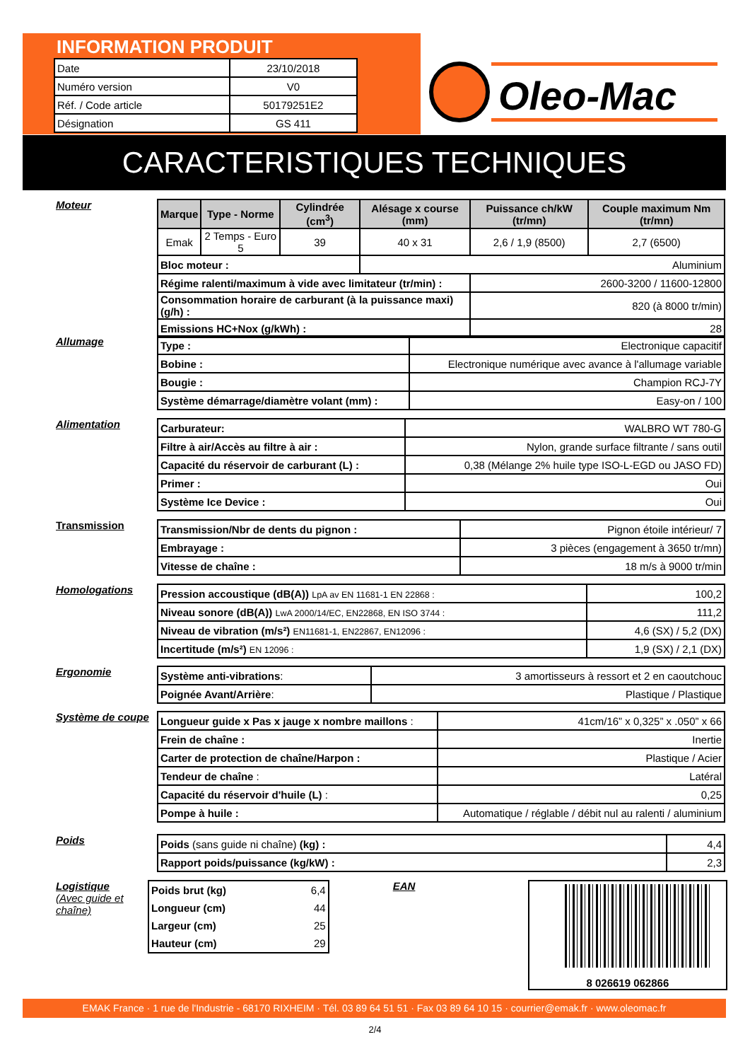INFORMATION PRODUIT
| Date | 23/10/2018 |
| Numéro version | V0 |
| Réf. / Code article | 50179251E2 |
| Désignation | GS 411 |
Oleo-Mac
CARACTERISTIQUES TECHNIQUES
Moteur
| Marque | Type - Norme | Cylindrée (cm<sup>3</sup>) | Alésage x course (mm) | Puissance ch/kW (tr/mn) | Couple maximum Nm (tr/mn) |
| --- | --- | --- | --- | --- | --- |
| Emak | 2 Temps - Euro 5 | 39 | 40 x 31 | 2,6 / 1,9 (8500) | 2,7 (6500) |
| Bloc moteur : | | | Aluminium | | |
| Régime ralenti/maximum à vide avec limitateur (tr/min) : | | | | 2600-3200 / 11600-12800 | |
| Consommation horaire de carburant (à la puissance maxi) (g/h) : | | | | 820 (à 8000 tr/min) | |
| Emissions HC+Nox (g/kWh) : | | | | 28 | |
Allumage
| Type : | Electronique capacitif |
| Bobine : | Electronique numérique avec avance à l'allumage variable |
| Bougie : | Champion RCJ-7Y |
| Système démarrage/diamètre volant (mm) : | Easy-on / 100 |
Alimentation
| Carburateur: | WALBRO WT 780-G |
| Filtre à air/Accès au filtre à air : | Nylon, grande surface filtrante / sans outil |
| Capacité du réservoir de carburant (L) : | 0,38 (Mélange 2% huile type ISO-L-EGD ou JASO FD) |
| Primer : | Oui |
| Système Ice Device : | Oui |
Transmission
| Transmission/Nbr de dents du pignon : | Pignon étoile intérieur/ 7 |
| Embrayage : | 3 pièces (engagement à 3650 tr/mn) |
| Vitesse de chaîne : | 18 m/s à 9000 tr/min |
Homologations
| Pression accoustique (dB(A)) LpA av EN 11681-1 EN 22868 : | 100,2 |
| Niveau sonore (dB(A)) LwA 2000/14/EC, EN22868, EN ISO 3744 : | 111,2 |
| Niveau de vibration (m/s²) EN11681-1, EN22867, EN12096 : | 4,6 (SX) / 5,2 (DX) |
| Incertitude (m/s²) EN 12096 : | 1,9 (SX) / 2,1 (DX) |
Ergonomie
| Système anti-vibrations : | 3 amortisseurs à ressort et 2 en caoutchouc |
| Poignée Avant/Arrière : | Plastique / Plastique |
Système de coupe
| Longueur guide x Pas x jauge x nombre maillons : | 41cm/16” x 0,325” x .050” x 66 |
| Frein de chaîne : | Inertie |
| Carter de protection de chaîne/Harpon : | Plastique / Acier |
| Tendeur de chaîne : | Latéral |
| Capacité du réservoir d'huile (L) : | 0,25 |
| Pompe à huile : | Automatique / réglable / débit nul au ralenti / aluminium |
Poids
| Poids (sans guide ni chaîne) (kg) : | 4,4 |
| Rapport poids/puissance (kg/kW) : | 2,3 |
Logistique
(Avec guide et chaîne)
| Poids brut (kg) | 6,4 |
| Longueur (cm) | 44 |
| Largeur (cm) | 25 |
| Hauteur (cm) | 29 |
EAN
8 026619 062866
EMAK France · 1 rue de l'Industrie - 68170 RIXHEIM · Tél. 03 89 64 51 51 · Fax 03 89 64 10 15 · courrier@emak.fr · www.oleomac.fr
2/4